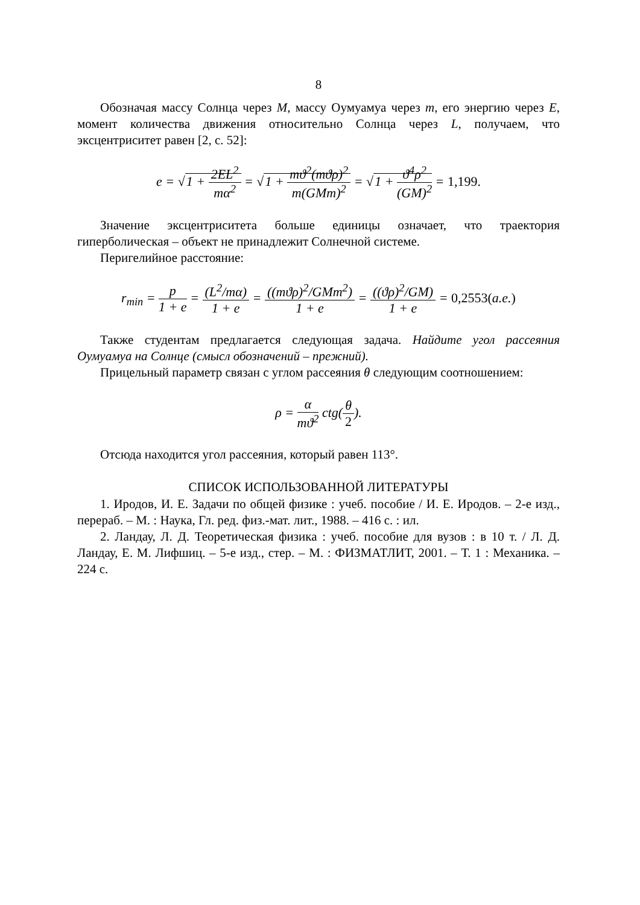8
Обозначая массу Солнца через M, массу Оумуамуа через m, его энергию через E, момент количества движения относительно Солнца через L, получаем, что эксцентриситет равен [2, с. 52]:
e = √1 + 2EL<sup>2</sup> mα<sup>2</sup> = √1 + mϑ<sup>2</sup>(mϑρ)<sup>2</sup> m(GMm)<sup>2</sup> = √1 + ϑ<sup>4</sup>ρ<sup>2</sup> (GM)<sup>2</sup> = 1,199.
Значение эксцентриситета больше единицы означает, что траектория гиперболическая – объект не принадлежит Солнечной системе.
Перигелийное расстояние:
r<sub>min</sub> = p 1 + e = (L<sup>2</sup>/mα) 1 + e = ((mϑρ)<sup>2</sup>/GMm<sup>2</sup>) 1 + e = ((ϑρ)<sup>2</sup>/GM) 1 + e = 0,2553(a.e.)
Также студентам предлагается следующая задача. Найдите угол рассеяния Оумуамуа на Солнце (смысл обозначений – прежний).
Прицельный параметр связан с углом рассеяния θ следующим соотношением:
ρ = α mϑ<sup>2</sup> ctg(θ 2).
Отсюда находится угол рассеяния, который равен 113°.
СПИСОК ИСПОЛЬЗОВАННОЙ ЛИТЕРАТУРЫ
1. Иродов, И. Е. Задачи по общей физике : учеб. пособие / И. Е. Иродов. – 2-е изд., перераб. – М. : Наука, Гл. ред. физ.-мат. лит., 1988. – 416 с. : ил.
2. Ландау, Л. Д. Теоретическая физика : учеб. пособие для вузов : в 10 т. / Л. Д. Ландау, Е. М. Лифшиц. – 5-е изд., стер. – М. : ФИЗМАТЛИТ, 2001. – Т. 1 : Механика. – 224 с.